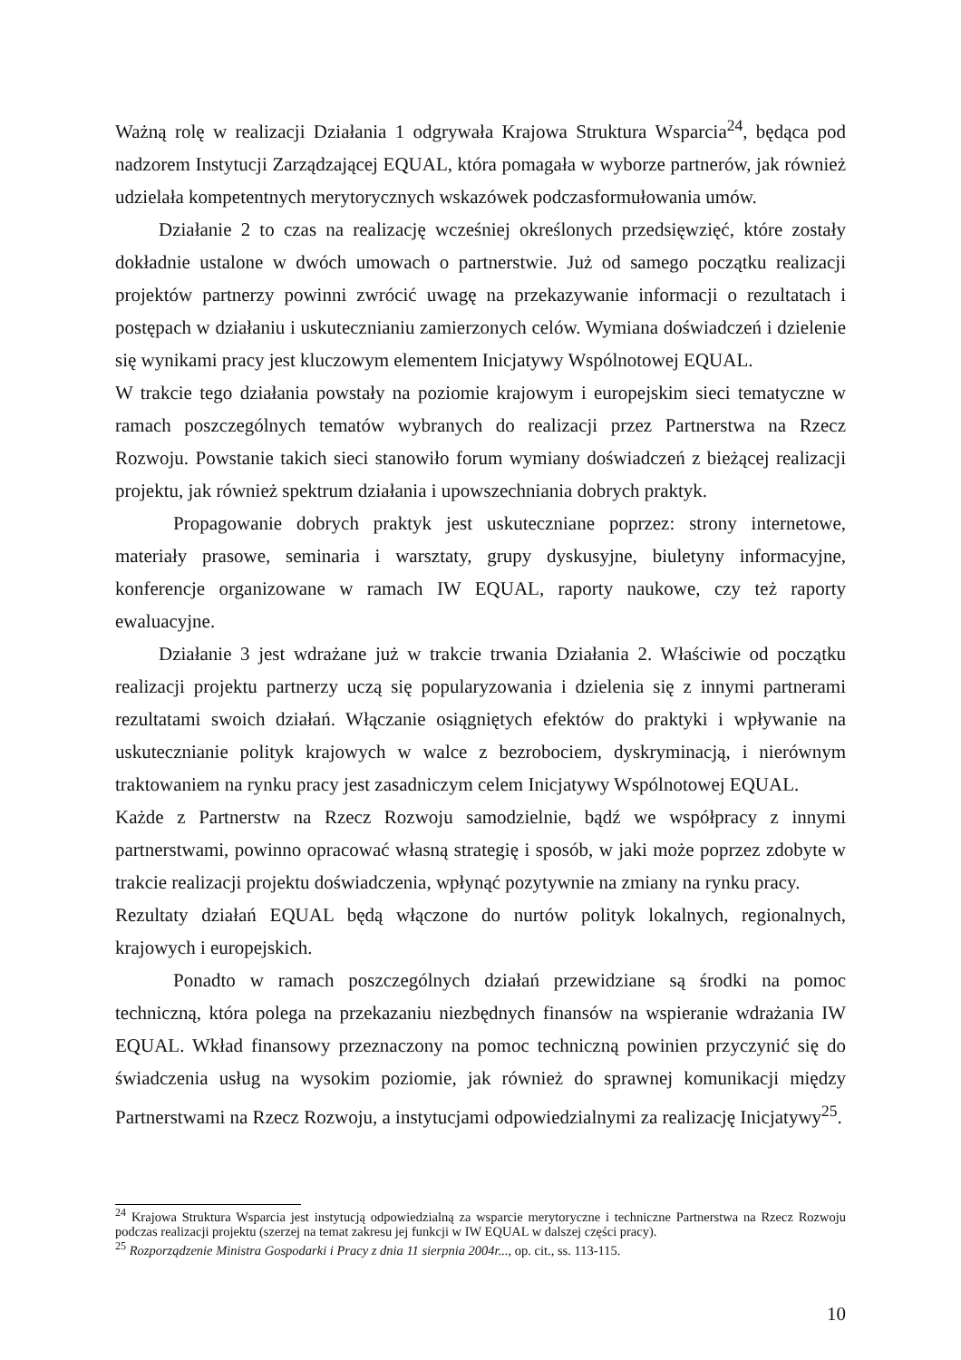Ważną rolę w realizacji Działania 1 odgrywała Krajowa Struktura Wsparcia<sup>24</sup>, będąca pod nadzorem Instytucji Zarządzającej EQUAL, która pomagała w wyborze partnerów, jak również udzielała kompetentnych merytorycznych wskazówek podczasformułowania umów.
Działanie 2 to czas na realizację wcześniej określonych przedsięwzięć, które zostały dokładnie ustalone w dwóch umowach o partnerstwie. Już od samego początku realizacji projektów partnerzy powinni zwrócić uwagę na przekazywanie informacji o rezultatach i postępach w działaniu i uskutecznianiu zamierzonych celów. Wymiana doświadczeń i dzielenie się wynikami pracy jest kluczowym elementem Inicjatywy Wspólnotowej EQUAL.
W trakcie tego działania powstały na poziomie krajowym i europejskim sieci tematyczne w ramach poszczególnych tematów wybranych do realizacji przez Partnerstwa na Rzecz Rozwoju. Powstanie takich sieci stanowiło forum wymiany doświadczeń z bieżącej realizacji projektu, jak również spektrum działania i upowszechniania dobrych praktyk.
Propagowanie dobrych praktyk jest uskuteczniane poprzez: strony internetowe, materiały prasowe, seminaria i warsztaty, grupy dyskusyjne, biuletyny informacyjne, konferencje organizowane w ramach IW EQUAL, raporty naukowe, czy też raporty ewaluacyjne.
Działanie 3 jest wdrażane już w trakcie trwania Działania 2. Właściwie od początku realizacji projektu partnerzy uczą się popularyzowania i dzielenia się z innymi partnerami rezultatami swoich działań. Włączanie osiągniętych efektów do praktyki i wpływanie na uskutecznianie polityk krajowych w walce z bezrobociem, dyskryminacją, i nierównym traktowaniem na rynku pracy jest zasadniczym celem Inicjatywy Wspólnotowej EQUAL.
Każde z Partnerstw na Rzecz Rozwoju samodzielnie, bądź we współpracy z innymi partnerstwami, powinno opracować własną strategię i sposób, w jaki może poprzez zdobyte w trakcie realizacji projektu doświadczenia, wpłynąć pozytywnie na zmiany na rynku pracy.
Rezultaty działań EQUAL będą włączone do nurtów polityk lokalnych, regionalnych, krajowych i europejskich.
Ponadto w ramach poszczególnych działań przewidziane są środki na pomoc techniczną, która polega na przekazaniu niezbędnych finansów na wspieranie wdrażania IW EQUAL. Wkład finansowy przeznaczony na pomoc techniczną powinien przyczynić się do świadczenia usług na wysokim poziomie, jak również do sprawnej komunikacji między Partnerstwami na Rzecz Rozwoju, a instytucjami odpowiedzialnymi za realizację Inicjatywy<sup>25</sup>.
<sup>24</sup> Krajowa Struktura Wsparcia jest instytucją odpowiedzialną za wsparcie merytoryczne i techniczne Partnerstwa na Rzecz Rozwoju podczas realizacji projektu (szerzej na temat zakresu jej funkcji w IW EQUAL w dalszej części pracy).
<sup>25</sup> Rozporządzenie Ministra Gospodarki i Pracy z dnia 11 sierpnia 2004r..., op. cit., ss. 113-115.
10